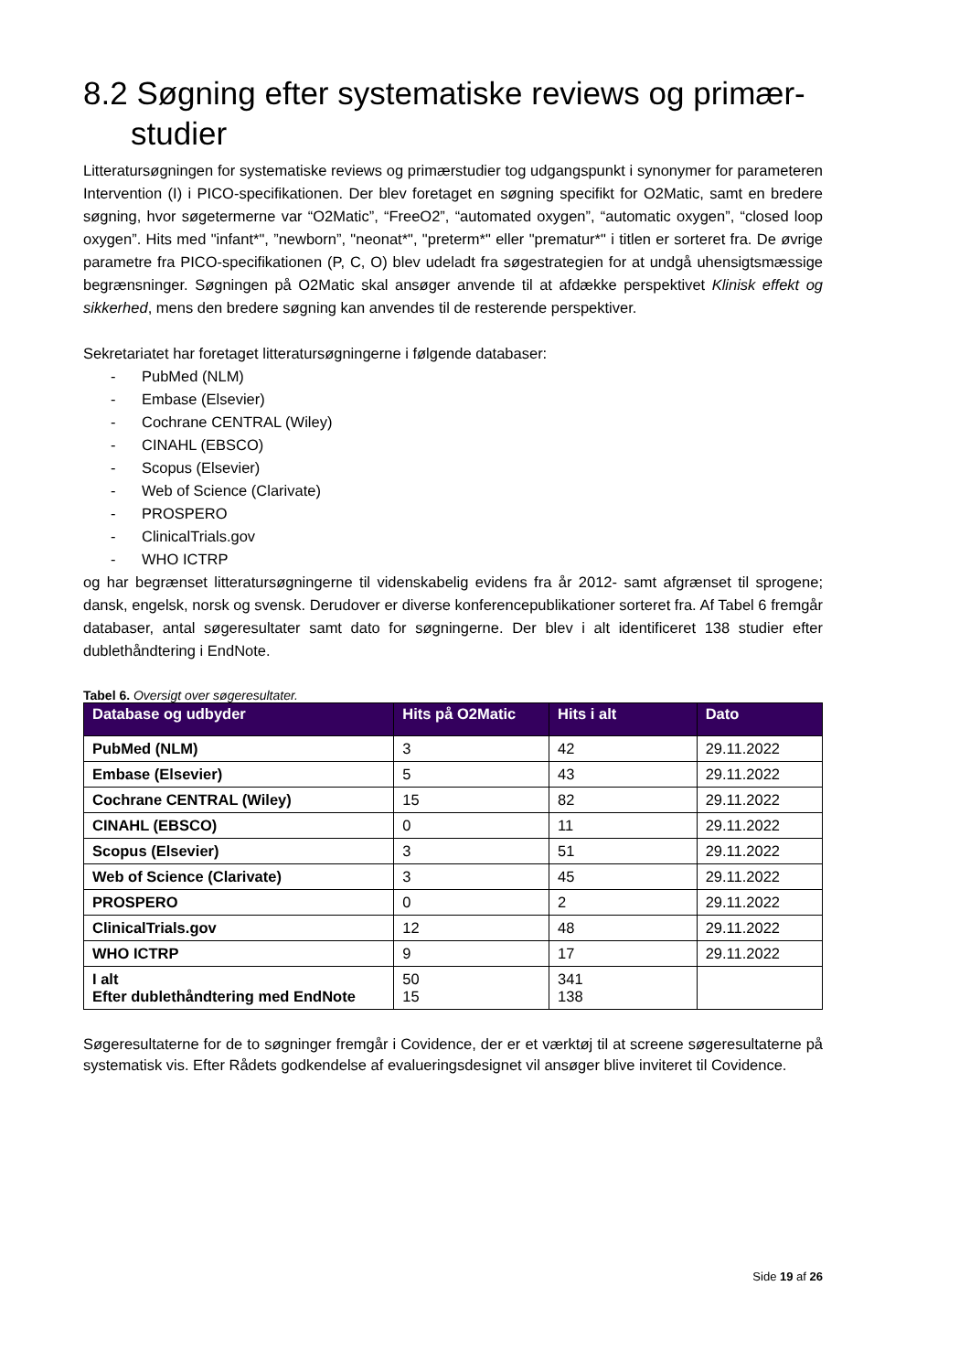8.2 Søgning efter systematiske reviews og primær-studier
Litteratursøgningen for systematiske reviews og primærstudier tog udgangspunkt i synonymer for parameteren Intervention (I) i PICO-specifikationen. Der blev foretaget en søgning specifikt for O2Matic, samt en bredere søgning, hvor søgetermerne var “O2Matic”, “FreeO2”, “automated oxygen”, “automatic oxygen”, “closed loop oxygen”. Hits med "infant*", ”newborn”, "neonat*", "preterm*" eller "prematur*" i titlen er sorteret fra. De øvrige parametre fra PICO-specifikationen (P, C, O) blev udeladt fra søgestrategien for at undgå uhensigtsmæssige begrænsninger. Søgningen på O2Matic skal ansøger anvende til at afdække perspektivet Klinisk effekt og sikkerhed, mens den bredere søgning kan anvendes til de resterende perspektiver.
Sekretariatet har foretaget litteratursøgningerne i følgende databaser:
- PubMed (NLM)
- Embase (Elsevier)
- Cochrane CENTRAL (Wiley)
- CINAHL (EBSCO)
- Scopus (Elsevier)
- Web of Science (Clarivate)
- PROSPERO
- ClinicalTrials.gov
- WHO ICTRP
og har begrænset litteratursøgningerne til videnskabelig evidens fra år 2012- samt afgrænset til sprogene; dansk, engelsk, norsk og svensk. Derudover er diverse konferencepublikationer sorteret fra. Af Tabel 6 fremgår databaser, antal søgeresultater samt dato for søgningerne. Der blev i alt identificeret 138 studier efter dublethåndtering i EndNote.
Tabel 6. Oversigt over søgeresultater.
| Database og udbyder | Hits på O2Matic | Hits i alt | Dato |
| --- | --- | --- | --- |
| PubMed (NLM) | 3 | 42 | 29.11.2022 |
| Embase (Elsevier) | 5 | 43 | 29.11.2022 |
| Cochrane CENTRAL (Wiley) | 15 | 82 | 29.11.2022 |
| CINAHL (EBSCO) | 0 | 11 | 29.11.2022 |
| Scopus (Elsevier) | 3 | 51 | 29.11.2022 |
| Web of Science (Clarivate) | 3 | 45 | 29.11.2022 |
| PROSPERO | 0 | 2 | 29.11.2022 |
| ClinicalTrials.gov | 12 | 48 | 29.11.2022 |
| WHO ICTRP | 9 | 17 | 29.11.2022 |
| I alt Efter dublethåndtering med EndNote | 50 15 | 341 138 | |
Søgeresultaterne for de to søgninger fremgår i Covidence, der er et værktøj til at screene søgeresultaterne på systematisk vis. Efter Rådets godkendelse af evalueringsdesignet vil ansøger blive inviteret til Covidence.
Side 19 af 26